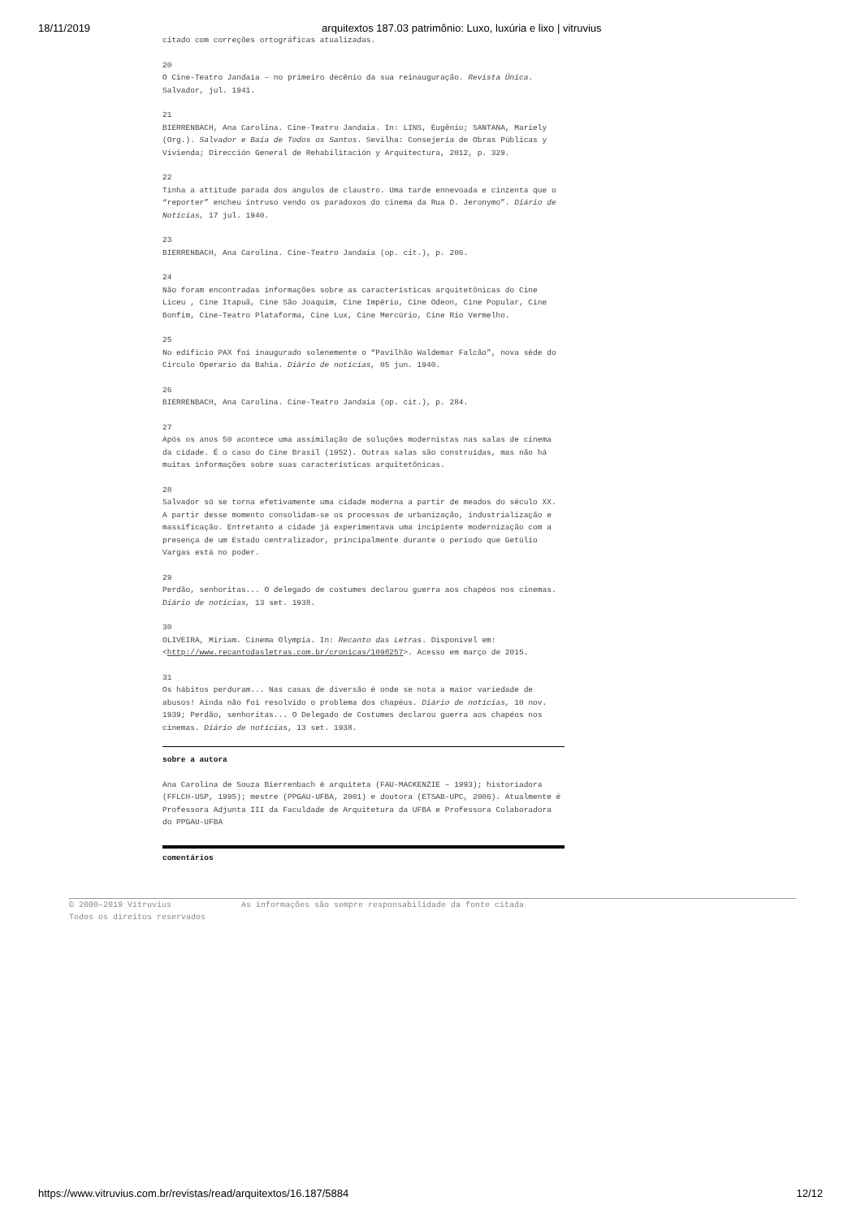18/11/2019 arquitextos 187.03 patrimônio: Luxo, luxúria e lixo | vitruvius
citado com correções ortográficas atualizadas.
20
O Cine-Teatro Jandaia – no primeiro decênio da sua reinauguração. Revista Única. Salvador, jul. 1941.
21
BIERRENBACH, Ana Carolina. Cine-Teatro Jandaia. In: LINS, Eugênio; SANTANA, Mariely (Org.). Salvador e Baía de Todos os Santos. Sevilha: Consejería de Obras Públicas y Vivienda; Dirección General de Rehabilitación y Arquitectura, 2012, p. 329.
22
Tinha a attitude parada dos angulos de claustro. Uma tarde ennevoada e cinzenta que o “reporter” encheu intruso vendo os paradoxos do cinema da Rua D. Jeronymo”. Diário de Notícias, 17 jul. 1940.
23
BIERRENBACH, Ana Carolina. Cine-Teatro Jandaia (op. cit.), p. 206.
24
Não foram encontradas informações sobre as características arquitetônicas do Cine Liceu , Cine Itapuã, Cine São Joaquim, Cine Império, Cine Odeon, Cine Popular, Cine Bonfim, Cine-Teatro Plataforma, Cine Lux, Cine Mercúrio, Cine Rio Vermelho.
25
No edificio PAX foi inaugurado solenemente o “Pavilhão Waldemar Falcão”, nova séde do Circulo Operario da Bahia. Diário de notícias, 05 jun. 1940.
26
BIERRENBACH, Ana Carolina. Cine-Teatro Jandaia (op. cit.), p. 284.
27
Após os anos 50 acontece uma assimilação de soluções modernistas nas salas de cinema da cidade. É o caso do Cine Brasil (1952). Outras salas são construídas, mas não há muitas informações sobre suas características arquitetônicas.
28
Salvador só se torna efetivamente uma cidade moderna a partir de meados do século XX. A partir desse momento consolidam-se os processos de urbanização, industrialização e massificação. Entretanto a cidade já experimentava uma incipiente modernização com a presença de um Estado centralizador, principalmente durante o período que Getúlio Vargas está no poder.
29
Perdão, senhoritas... O delegado de costumes declarou guerra aos chapéos nos cinemas. Diário de notícias, 13 set. 1938.
30
OLIVEIRA, Miriam. Cinema Olympia. In: Recanto das Letras. Disponivel em: <http://www.recantodasletras.com.br/cronicas/1098257>. Acesso em março de 2015.
31
Os hábitos perduram... Nas casas de diversão é onde se nota a maior variedade de abusos! Ainda não foi resolvido o problema dos chapéus. Diário de notícias, 10 nov. 1939; Perdão, senhoritas... O Delegado de Costumes declarou guerra aos chapéos nos cinemas. Diário de notícias, 13 set. 1938.
sobre a autora
Ana Carolina de Souza Bierrenbach é arquiteta (FAU-MACKENZIE – 1993); historiadora (FFLCH-USP, 1995); mestre (PPGAU-UFBA, 2001) e doutora (ETSAB-UPC, 2006). Atualmente é Professora Adjunta III da Faculdade de Arquitetura da UFBA e Professora Colaboradora do PPGAU-UFBA
comentários
© 2000–2019 Vitruvius As informações são sempre responsabilidade da fonte citada
Todos os direitos reservados
https://www.vitruvius.com.br/revistas/read/arquitextos/16.187/5884 12/12